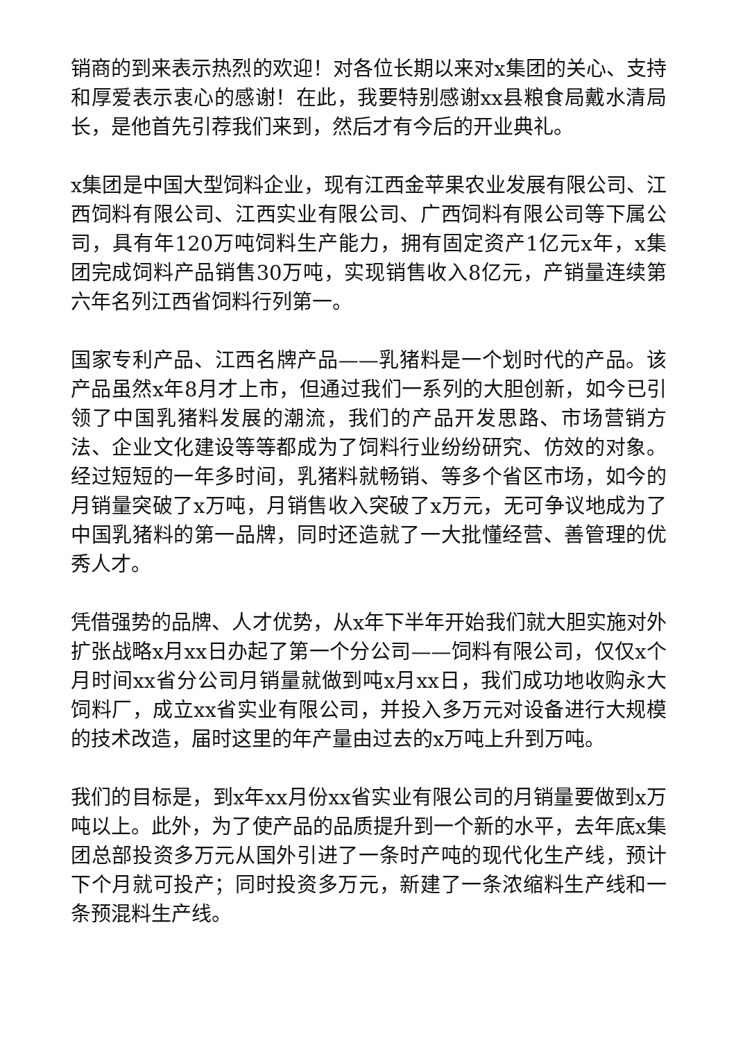销商的到来表示热烈的欢迎！对各位长期以来对x集团的关心、支持和厚爱表示衷心的感谢！在此，我要特别感谢xx县粮食局戴水清局长，是他首先引荐我们来到，然后才有今后的开业典礼。
x集团是中国大型饲料企业，现有江西金苹果农业发展有限公司、江西饲料有限公司、江西实业有限公司、广西饲料有限公司等下属公司，具有年120万吨饲料生产能力，拥有固定资产1亿元x年，x集团完成饲料产品销售30万吨，实现销售收入8亿元，产销量连续第六年名列江西省饲料行列第一。
国家专利产品、江西名牌产品——乳猪料是一个划时代的产品。该产品虽然x年8月才上市，但通过我们一系列的大胆创新，如今已引领了中国乳猪料发展的潮流，我们的产品开发思路、市场营销方法、企业文化建设等等都成为了饲料行业纷纷研究、仿效的对象。经过短短的一年多时间，乳猪料就畅销、等多个省区市场，如今的月销量突破了x万吨，月销售收入突破了x万元，无可争议地成为了中国乳猪料的第一品牌，同时还造就了一大批懂经营、善管理的优秀人才。
凭借强势的品牌、人才优势，从x年下半年开始我们就大胆实施对外扩张战略x月xx日办起了第一个分公司——饲料有限公司，仅仅x个月时间xx省分公司月销量就做到吨x月xx日，我们成功地收购永大饲料厂，成立xx省实业有限公司，并投入多万元对设备进行大规模的技术改造，届时这里的年产量由过去的x万吨上升到万吨。
我们的目标是，到x年xx月份xx省实业有限公司的月销量要做到x万吨以上。此外，为了使产品的品质提升到一个新的水平，去年底x集团总部投资多万元从国外引进了一条时产吨的现代化生产线，预计下个月就可投产；同时投资多万元，新建了一条浓缩料生产线和一条预混料生产线。